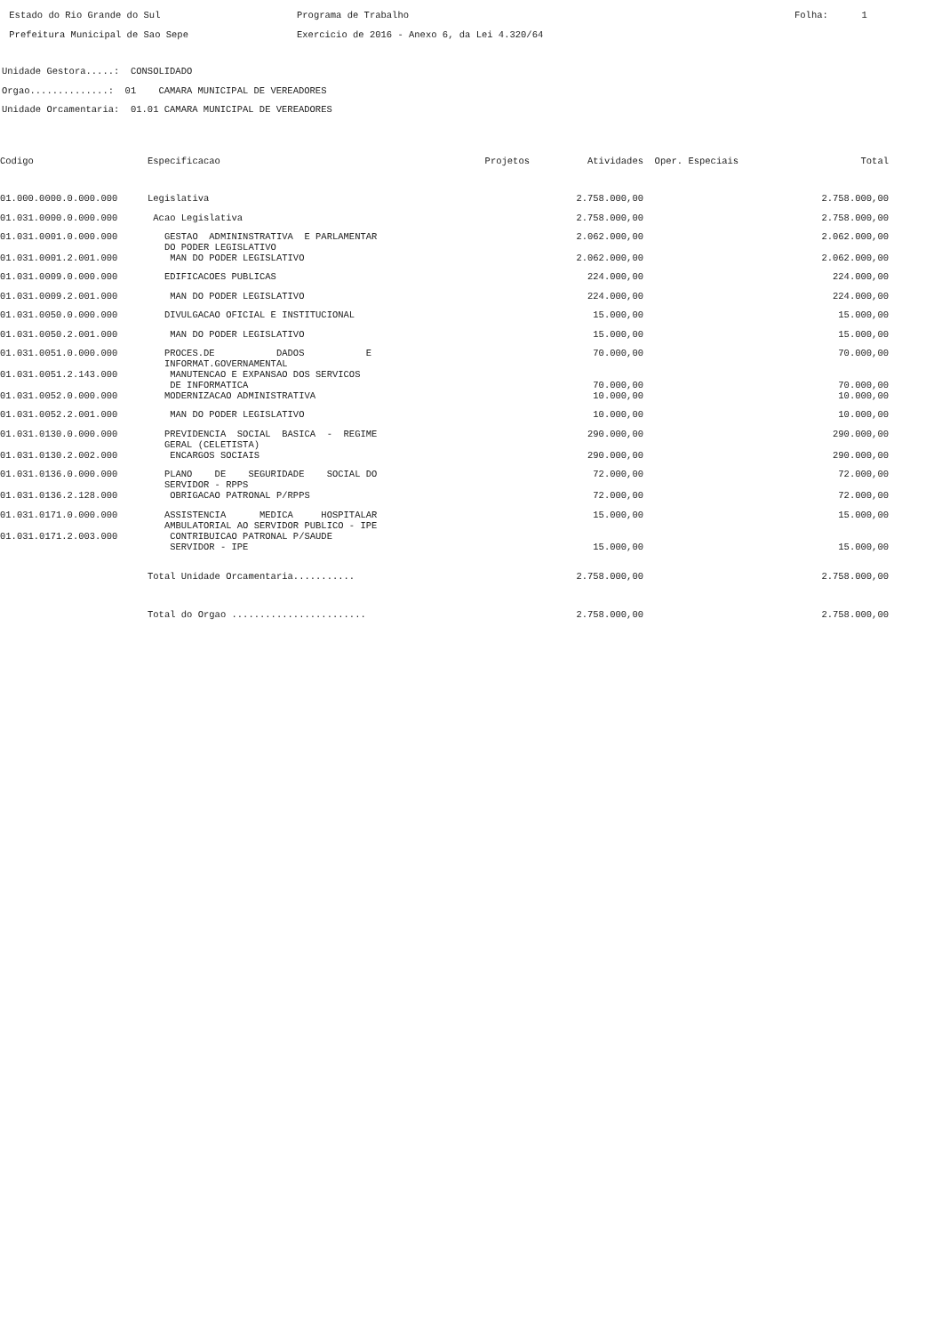Estado do Rio Grande do Sul Prefeitura Municipal de Sao Sepe
Programa de Trabalho Exercicio de 2016 - Anexo 6, da Lei 4.320/64
Folha: 1
Unidade Gestora.....: CONSOLIDADO Orgao..............: 01 CAMARA MUNICIPAL DE VEREADORES Unidade Orcamentaria: 01.01 CAMARA MUNICIPAL DE VEREADORES
| Codigo | Especificacao | Projetos | Atividades | Oper. Especiais | Total |
| --- | --- | --- | --- | --- | --- |
| 01.000.0000.0.000.000 | Legislativa | | 2.758.000,00 | | 2.758.000,00 |
| 01.031.0000.0.000.000 | Acao Legislativa | | 2.758.000,00 | | 2.758.000,00 |
| 01.031.0001.0.000.000 | GESTAO ADMININSTRATIVA E PARLAMENTAR DO PODER LEGISLATIVO | | 2.062.000,00 | | 2.062.000,00 |
| 01.031.0001.2.001.000 | MAN DO PODER LEGISLATIVO | | 2.062.000,00 | | 2.062.000,00 |
| 01.031.0009.0.000.000 | EDIFICACOES PUBLICAS | | 224.000,00 | | 224.000,00 |
| 01.031.0009.2.001.000 | MAN DO PODER LEGISLATIVO | | 224.000,00 | | 224.000,00 |
| 01.031.0050.0.000.000 | DIVULGACAO OFICIAL E INSTITUCIONAL | | 15.000,00 | | 15.000,00 |
| 01.031.0050.2.001.000 | MAN DO PODER LEGISLATIVO | | 15.000,00 | | 15.000,00 |
| 01.031.0051.0.000.000 | PROCES.DE DADOS E INFORMAT.GOVERNAMENTAL | | 70.000,00 | | 70.000,00 |
| 01.031.0051.2.143.000 | MANUTENCAO E EXPANSAO DOS SERVICOS DE INFORMATICA | | 70.000,00 | | 70.000,00 |
| 01.031.0052.0.000.000 | MODERNIZACAO ADMINISTRATIVA | | 10.000,00 | | 10.000,00 |
| 01.031.0052.2.001.000 | MAN DO PODER LEGISLATIVO | | 10.000,00 | | 10.000,00 |
| 01.031.0130.0.000.000 | PREVIDENCIA SOCIAL BASICA - REGIME GERAL (CELETISTA) | | 290.000,00 | | 290.000,00 |
| 01.031.0130.2.002.000 | ENCARGOS SOCIAIS | | 290.000,00 | | 290.000,00 |
| 01.031.0136.0.000.000 | PLANO DE SEGURIDADE SOCIAL DO SERVIDOR - RPPS | | 72.000,00 | | 72.000,00 |
| 01.031.0136.2.128.000 | OBRIGACAO PATRONAL P/RPPS | | 72.000,00 | | 72.000,00 |
| 01.031.0171.0.000.000 | ASSISTENCIA MEDICA HOSPITALAR AMBULATORIAL AO SERVIDOR PUBLICO - IPE | | 15.000,00 | | 15.000,00 |
| 01.031.0171.2.003.000 | CONTRIBUICAO PATRONAL P/SAUDE SERVIDOR - IPE | | 15.000,00 | | 15.000,00 |
| | Total Unidade Orcamentaria........... | | 2.758.000,00 | | 2.758.000,00 |
| | Total do Orgao ........................ | | 2.758.000,00 | | 2.758.000,00 |